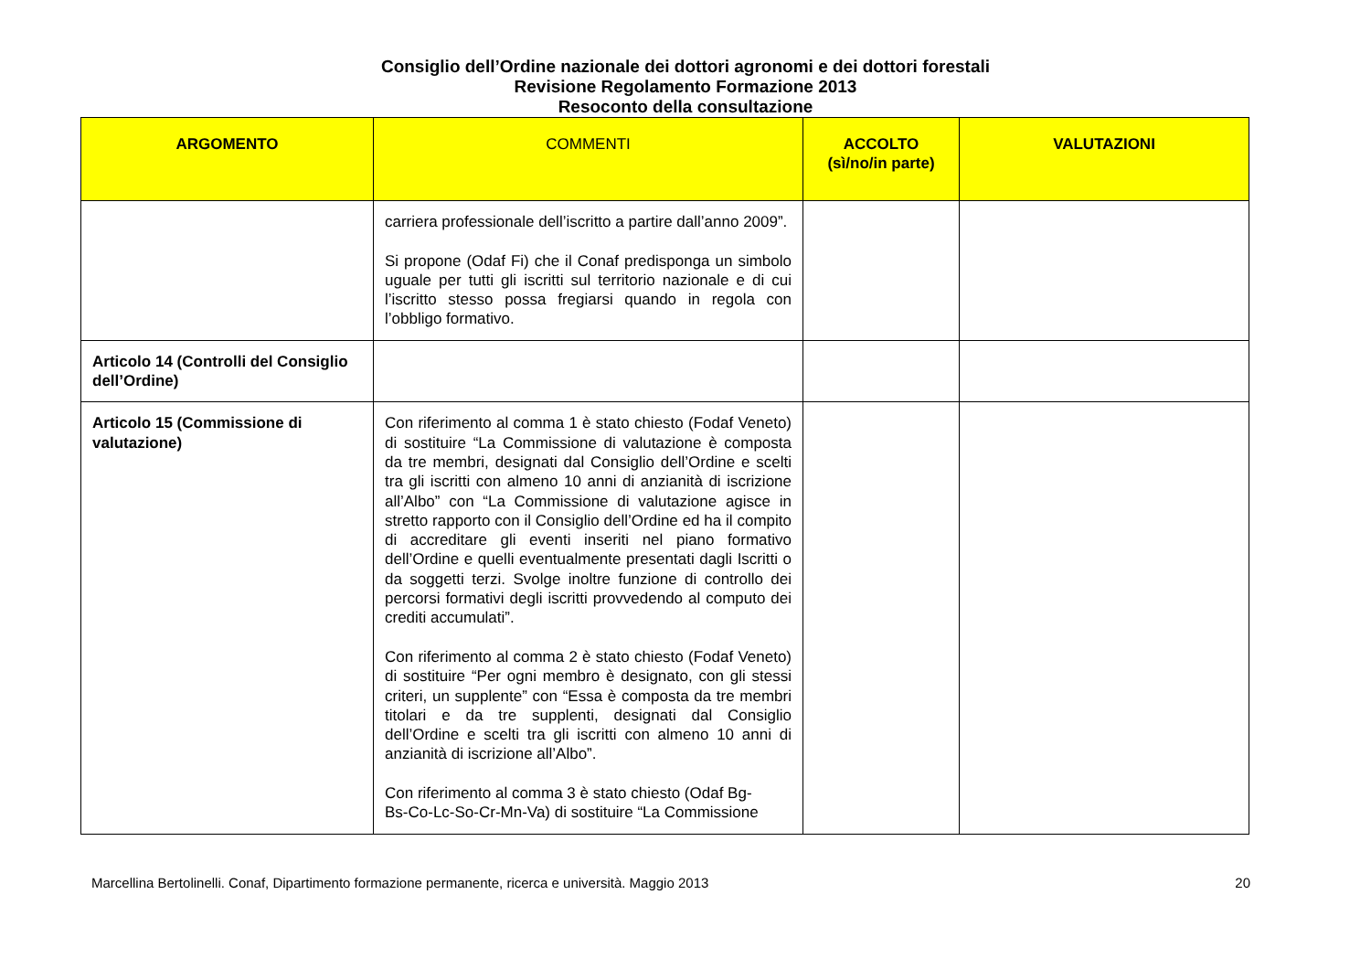Consiglio dell’Ordine nazionale dei dottori agronomi e dei dottori forestali
Revisione Regolamento Formazione 2013
Resoconto della consultazione
| ARGOMENTO | COMMENTI | ACCOLTO (sì/no/in parte) | VALUTAZIONI |
| --- | --- | --- | --- |
| | carriera professionale dell’iscritto a partire dall’anno 2009”. Si propone (Odaf Fi) che il Conaf predisponga un simbolo uguale per tutti gli iscritti sul territorio nazionale e di cui l’iscritto stesso possa fregiarsi quando in regola con l’obbligo formativo. | | |
| Articolo 14 (Controlli del Consiglio dell’Ordine) | | | |
| Articolo 15 (Commissione di valutazione) | Con riferimento al comma 1 è stato chiesto (Fodaf Veneto) di sostituire “La Commissione di valutazione è composta da tre membri, designati dal Consiglio dell’Ordine e scelti tra gli iscritti con almeno 10 anni di anzianità di iscrizione all’Albo” con “La Commissione di valutazione agisce in stretto rapporto con il Consiglio dell’Ordine ed ha il compito di accreditare gli eventi inseriti nel piano formativo dell’Ordine e quelli eventualmente presentati dagli Iscritti o da soggetti terzi. Svolge inoltre funzione di controllo dei percorsi formativi degli iscritti provvedendo al computo dei crediti accumulati”. Con riferimento al comma 2 è stato chiesto (Fodaf Veneto) di sostituire “Per ogni membro è designato, con gli stessi criteri, un supplente” con “Essa è composta da tre membri titolari e da tre supplenti, designati dal Consiglio dell’Ordine e scelti tra gli iscritti con almeno 10 anni di anzianità di iscrizione all’Albo”. Con riferimento al comma 3 è stato chiesto (Odaf Bg- Bs-Co-Lc-So-Cr-Mn-Va) di sostituire “La Commissione | | |
Marcellina Bertolinelli. Conaf, Dipartimento formazione permanente, ricerca e università. Maggio 2013 20